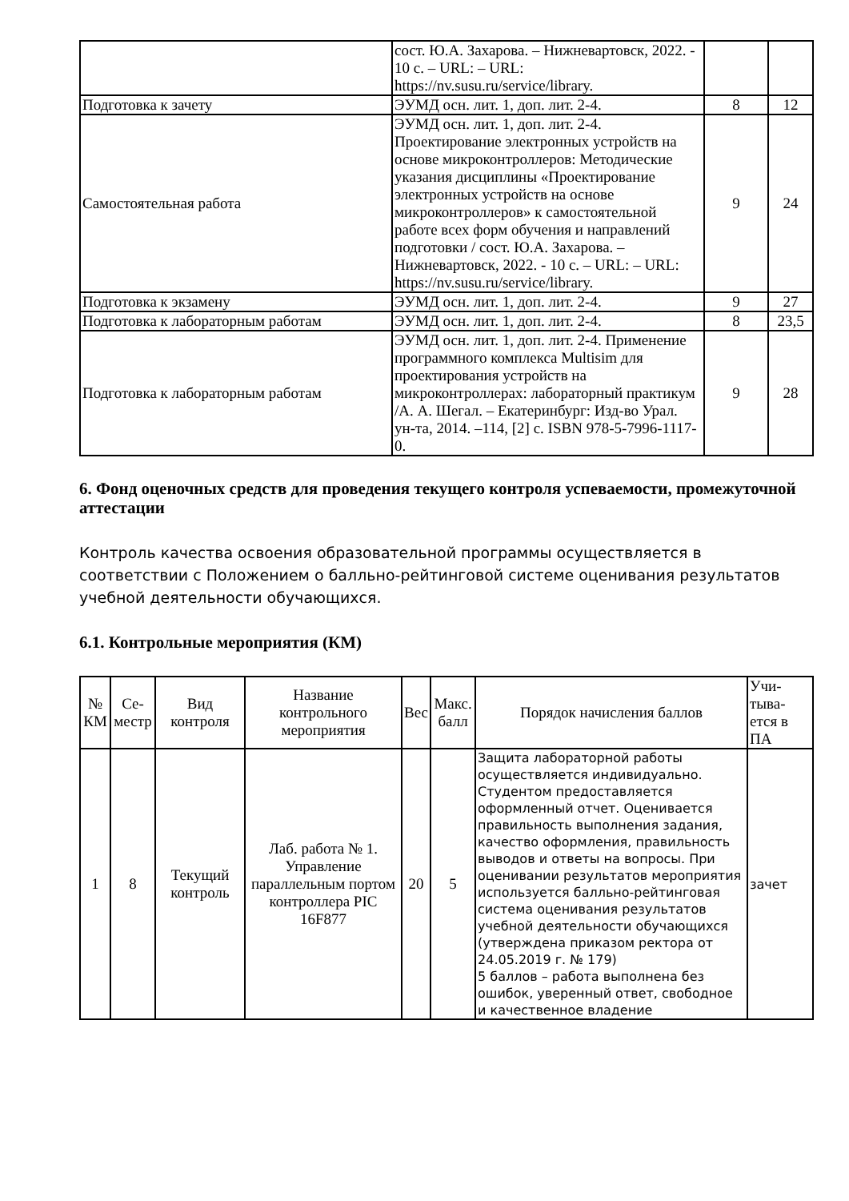| | сост. Ю.А. Захарова. – Нижневартовск, 2022. - 10 с. – URL: – URL: https://nv.susu.ru/service/library. | | |
| Подготовка к зачету | ЭУМД осн. лит. 1, доп. лит. 2-4. | 8 | 12 |
| Самостоятельная работа | ЭУМД осн. лит. 1, доп. лит. 2-4. Проектирование электронных устройств на основе микроконтроллеров: Методические указания дисциплины «Проектирование электронных устройств на основе микроконтроллеров» к самостоятельной работе всех форм обучения и направлений подготовки / сост. Ю.А. Захарова. – Нижневартовск, 2022. - 10 с. – URL: – URL: https://nv.susu.ru/service/library. | 9 | 24 |
| Подготовка к экзамену | ЭУМД осн. лит. 1, доп. лит. 2-4. | 9 | 27 |
| Подготовка к лабораторным работам | ЭУМД осн. лит. 1, доп. лит. 2-4. | 8 | 23,5 |
| Подготовка к лабораторным работам | ЭУМД осн. лит. 1, доп. лит. 2-4. Применение программного комплекса Multisim для проектирования устройств на микроконтроллерах: лабораторный практикум /А. А. Шегал. – Екатеринбург: Изд-во Урал. ун-та, 2014. –114, [2] с. ISBN 978-5-7996-1117-0. | 9 | 28 |
6. Фонд оценочных средств для проведения текущего контроля успеваемости, промежуточной аттестации
Контроль качества освоения образовательной программы осуществляется в соответствии с Положением о балльно-рейтинговой системе оценивания результатов учебной деятельности обучающихся.
6.1. Контрольные мероприятия (КМ)
| № КМ | Се-местр | Вид контроля | Название контрольного мероприятия | Вес | Макс. балл | Порядок начисления баллов | Учи-тыва-ется в ПА |
| --- | --- | --- | --- | --- | --- | --- | --- |
| 1 | 8 | Текущий контроль | Лаб. работа № 1. Управление параллельным портом контроллера PIC 16F877 | 20 | 5 | Защита лабораторной работы осуществляется индивидуально. Студентом предоставляется оформленный отчет. Оценивается правильность выполнения задания, качество оформления, правильность выводов и ответы на вопросы. При оценивании результатов мероприятия используется балльно-рейтинговая система оценивания результатов учебной деятельности обучающихся (утверждена приказом ректора от 24.05.2019 г. № 179) 5 баллов – работа выполнена без ошибок, уверенный ответ, свободное и качественное владение | зачет |